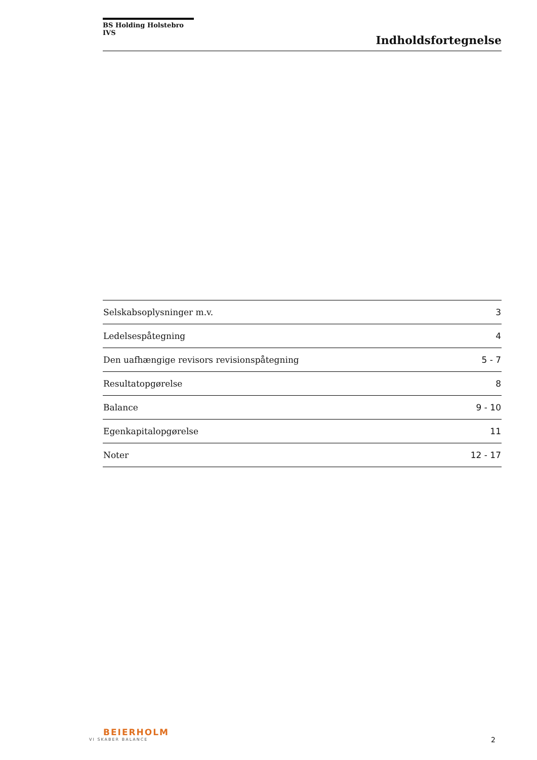BS Holding Holstebro IVS
Indholdsfortegnelse
| Selskabsoplysninger m.v. | 3 |
| Ledelsespåtegning | 4 |
| Den uafhængige revisors revisionspåtegning | 5 - 7 |
| Resultatopgørelse | 8 |
| Balance | 9 - 10 |
| Egenkapitalopgørelse | 11 |
| Noter | 12 - 17 |
BEIERHOLM
VI SKABER BALANCE
2